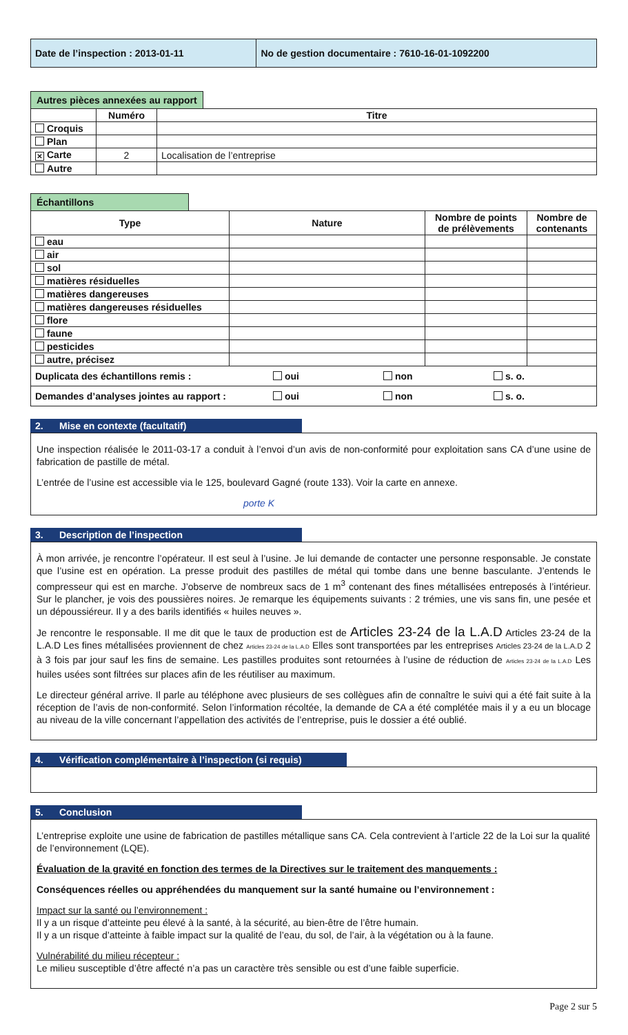| Date de l’inspection : 2013-01-11 | No de gestion documentaire : 7610-16-01-1092200 |
Autres pièces annexées au rapport
| | Numéro | Titre |
| --- | --- | --- |
| Croquis | | |
| Plan | | |
| ✕ Carte | 2 | Localisation de l’entreprise |
| Autre | | |
Échantillons
| Type | Nature | Nombre de points de prélèvements | Nombre de contenants |
| --- | --- | --- | --- |
| eau | | | |
| air | | | |
| sol | | | |
| matières résiduelles | | | |
| matières dangereuses | | | |
| matières dangereuses résiduelles | | | |
| flore | | | |
| faune | | | |
| pesticides | | | |
| autre, précisez | | | |
| Duplicata des échantillons remis : oui non s. o. | | | |
| Demandes d’analyses jointes au rapport : oui non s. o. | | | |
2. Mise en contexte (facultatif)
Une inspection réalisée le 2011-03-17 a conduit à l’envoi d’un avis de non-conformité pour exploitation sans CA d’une usine de fabrication de pastille de métal.
L’entrée de l’usine est accessible via le 125, boulevard Gagné (route 133). Voir la carte en annexe.
porte K
3. Description de l’inspection
À mon arrivée, je rencontre l’opérateur. Il est seul à l’usine. Je lui demande de contacter une personne responsable. Je constate que l’usine est en opération. La presse produit des pastilles de métal qui tombe dans une benne basculante. J’entends le compresseur qui est en marche. J’observe de nombreux sacs de 1 m<sup>3</sup> contenant des fines métallisées entreposés à l’intérieur. Sur le plancher, je vois des poussières noires. Je remarque les équipements suivants : 2 trémies, une vis sans fin, une pesée et un dépoussiéreur. Il y a des barils identifiés « huiles neuves ».
Je rencontre le responsable. Il me dit que le taux de production est de Articles 23-24 de la L.A.D Articles 23-24 de la L.A.D Les fines métallisées proviennent de chez Articles 23-24 de la L.A.D Elles sont transportées par les entreprises Articles 23-24 de la L.A.D 2 à 3 fois par jour sauf les fins de semaine. Les pastilles produites sont retournées à l’usine de réduction de Articles 23-24 de la L.A.D Les huiles usées sont filtrées sur places afin de les réutiliser au maximum.
Le directeur général arrive. Il parle au téléphone avec plusieurs de ses collègues afin de connaître le suivi qui a été fait suite à la réception de l’avis de non-conformité. Selon l’information récoltée, la demande de CA a été complétée mais il y a eu un blocage au niveau de la ville concernant l’appellation des activités de l’entreprise, puis le dossier a été oublié.
4. Vérification complémentaire à l’inspection (si requis)
5. Conclusion
L’entreprise exploite une usine de fabrication de pastilles métallique sans CA. Cela contrevient à l’article 22 de la Loi sur la qualité de l’environnement (LQE).
Évaluation de la gravité en fonction des termes de la Directives sur le traitement des manquements :
Conséquences réelles ou appréhendées du manquement sur la santé humaine ou l’environnement :
Impact sur la santé ou l’environnement :
Il y a un risque d’atteinte peu élevé à la santé, à la sécurité, au bien-être de l’être humain.
Il y a un risque d’atteinte à faible impact sur la qualité de l’eau, du sol, de l’air, à la végétation ou à la faune.
Vulnérabilité du milieu récepteur :
Le milieu susceptible d’être affecté n’a pas un caractère très sensible ou est d’une faible superficie.
Page 2 sur 5